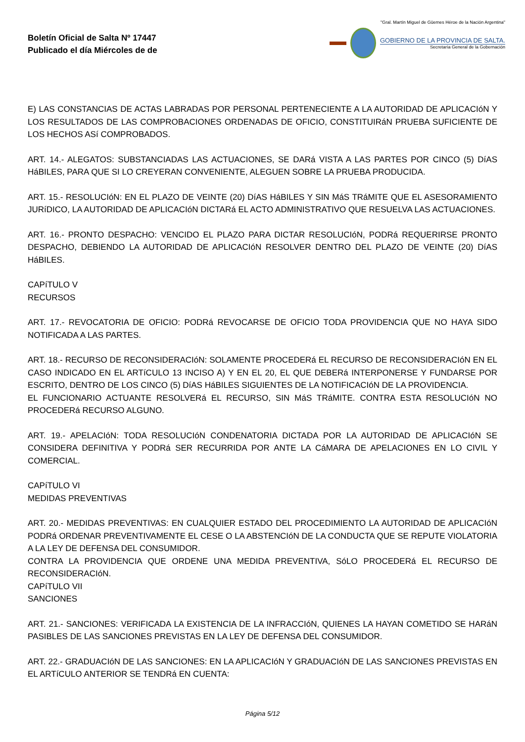Boletín Oficial de Salta Nº 17447
Publicado el día Miércoles de de
"Gral. Martín Miguel de Güemes Héroe de la Nación Argentina"
GOBIERNO DE LA PROVINCIA DE SALTA.
Secretaría General de la Gobernación
E) LAS CONSTANCIAS DE ACTAS LABRADAS POR PERSONAL PERTENECIENTE A LA AUTORIDAD DE APLICACIóN Y LOS RESULTADOS DE LAS COMPROBACIONES ORDENADAS DE OFICIO, CONSTITUIRáN PRUEBA SUFICIENTE DE LOS HECHOS ASí COMPROBADOS.
ART. 14.- ALEGATOS: SUBSTANCIADAS LAS ACTUACIONES, SE DARá VISTA A LAS PARTES POR CINCO (5) DíAS HáBILES, PARA QUE SI LO CREYERAN CONVENIENTE, ALEGUEN SOBRE LA PRUEBA PRODUCIDA.
ART. 15.- RESOLUCIóN: EN EL PLAZO DE VEINTE (20) DíAS HáBILES Y SIN MáS TRáMITE QUE EL ASESORAMIENTO JURíDICO, LA AUTORIDAD DE APLICACIóN DICTARá EL ACTO ADMINISTRATIVO QUE RESUELVA LAS ACTUACIONES.
ART. 16.- PRONTO DESPACHO: VENCIDO EL PLAZO PARA DICTAR RESOLUCIóN, PODRá REQUERIRSE PRONTO DESPACHO, DEBIENDO LA AUTORIDAD DE APLICACIóN RESOLVER DENTRO DEL PLAZO DE VEINTE (20) DíAS HáBILES.
CAPíTULO V
RECURSOS
ART. 17.- REVOCATORIA DE OFICIO: PODRá REVOCARSE DE OFICIO TODA PROVIDENCIA QUE NO HAYA SIDO NOTIFICADA A LAS PARTES.
ART. 18.- RECURSO DE RECONSIDERACIóN: SOLAMENTE PROCEDERá EL RECURSO DE RECONSIDERACIóN EN EL CASO INDICADO EN EL ARTíCULO 13 INCISO A) Y EN EL 20, EL QUE DEBERá INTERPONERSE Y FUNDARSE POR ESCRITO, DENTRO DE LOS CINCO (5) DíAS HáBILES SIGUIENTES DE LA NOTIFICACIóN DE LA PROVIDENCIA.
EL FUNCIONARIO ACTUANTE RESOLVERá EL RECURSO, SIN MáS TRáMITE. CONTRA ESTA RESOLUCIóN NO PROCEDERá RECURSO ALGUNO.
ART. 19.- APELACIóN: TODA RESOLUCIóN CONDENATORIA DICTADA POR LA AUTORIDAD DE APLICACIóN SE CONSIDERA DEFINITIVA Y PODRá SER RECURRIDA POR ANTE LA CáMARA DE APELACIONES EN LO CIVIL Y COMERCIAL.
CAPíTULO VI
MEDIDAS PREVENTIVAS
ART. 20.- MEDIDAS PREVENTIVAS: EN CUALQUIER ESTADO DEL PROCEDIMIENTO LA AUTORIDAD DE APLICACIóN PODRá ORDENAR PREVENTIVAMENTE EL CESE O LA ABSTENCIóN DE LA CONDUCTA QUE SE REPUTE VIOLATORIA A LA LEY DE DEFENSA DEL CONSUMIDOR.
CONTRA LA PROVIDENCIA QUE ORDENE UNA MEDIDA PREVENTIVA, SóLO PROCEDERá EL RECURSO DE RECONSIDERACIóN.
CAPíTULO VII
SANCIONES
ART. 21.- SANCIONES: VERIFICADA LA EXISTENCIA DE LA INFRACCIóN, QUIENES LA HAYAN COMETIDO SE HARáN PASIBLES DE LAS SANCIONES PREVISTAS EN LA LEY DE DEFENSA DEL CONSUMIDOR.
ART. 22.- GRADUACIóN DE LAS SANCIONES: EN LA APLICACIóN Y GRADUACIóN DE LAS SANCIONES PREVISTAS EN EL ARTíCULO ANTERIOR SE TENDRá EN CUENTA:
Página 5/12